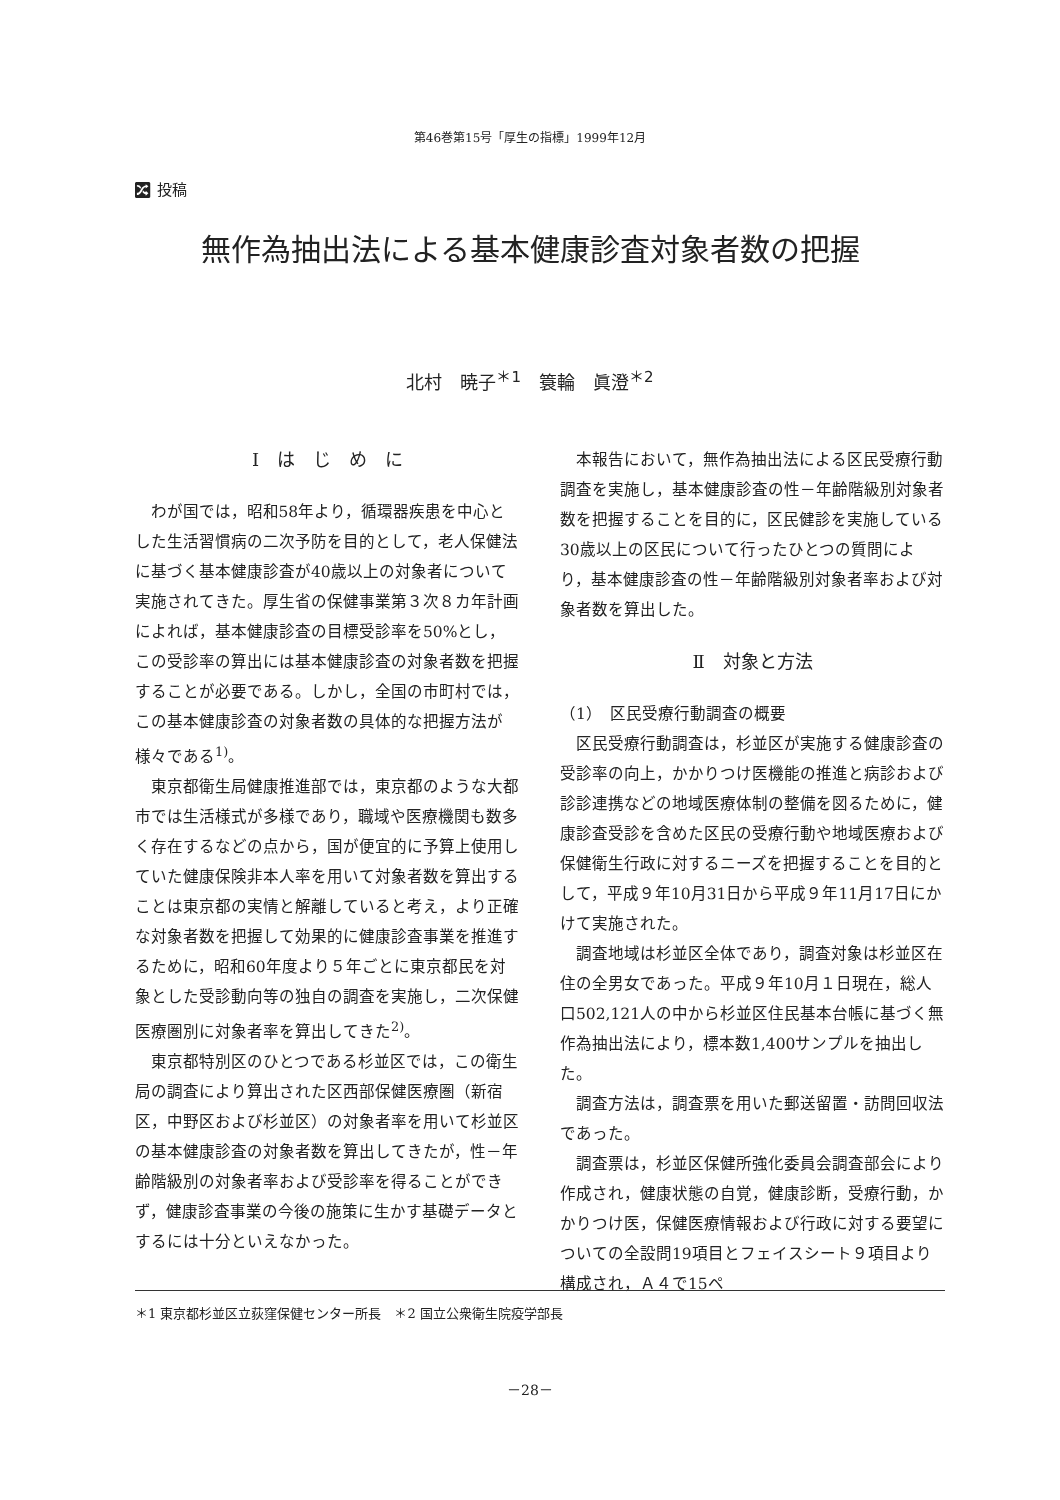第46巻第15号「厚生の指標」1999年12月
🔀︎ 投稿
無作為抽出法による基本健康診査対象者数の把握
北村　暁子<sup>＊1</sup>　簑輪　眞澄<sup>＊2</sup>
Ⅰ　は　じ　め　に
わが国では，昭和58年より，循環器疾患を中心とした生活習慣病の二次予防を目的として，老人保健法に基づく基本健康診査が40歳以上の対象者について実施されてきた。厚生省の保健事業第３次８カ年計画によれば，基本健康診査の目標受診率を50%とし，この受診率の算出には基本健康診査の対象者数を把握することが必要である。しかし，全国の市町村では，この基本健康診査の対象者数の具体的な把握方法が様々である<sup>1)</sup>。
東京都衛生局健康推進部では，東京都のような大都市では生活様式が多様であり，職域や医療機関も数多く存在するなどの点から，国が便宜的に予算上使用していた健康保険非本人率を用いて対象者数を算出することは東京都の実情と解離していると考え，より正確な対象者数を把握して効果的に健康診査事業を推進するために，昭和60年度より５年ごとに東京都民を対象とした受診動向等の独自の調査を実施し，二次保健医療圏別に対象者率を算出してきた<sup>2)</sup>。
東京都特別区のひとつである杉並区では，この衛生局の調査により算出された区西部保健医療圏（新宿区，中野区および杉並区）の対象者率を用いて杉並区の基本健康診査の対象者数を算出してきたが，性－年齢階級別の対象者率および受診率を得ることができず，健康診査事業の今後の施策に生かす基礎データとするには十分といえなかった。
本報告において，無作為抽出法による区民受療行動調査を実施し，基本健康診査の性－年齢階級別対象者数を把握することを目的に，区民健診を実施している30歳以上の区民について行ったひとつの質問により，基本健康診査の性－年齢階級別対象者率および対象者数を算出した。
Ⅱ　対象と方法
（1）　区民受療行動調査の概要
区民受療行動調査は，杉並区が実施する健康診査の受診率の向上，かかりつけ医機能の推進と病診および診診連携などの地域医療体制の整備を図るために，健康診査受診を含めた区民の受療行動や地域医療および保健衛生行政に対するニーズを把握することを目的として，平成９年10月31日から平成９年11月17日にかけて実施された。
調査地域は杉並区全体であり，調査対象は杉並区在住の全男女であった。平成９年10月１日現在，総人口502,121人の中から杉並区住民基本台帳に基づく無作為抽出法により，標本数1,400サンプルを抽出した。
調査方法は，調査票を用いた郵送留置・訪問回収法であった。
調査票は，杉並区保健所強化委員会調査部会により作成され，健康状態の自覚，健康診断，受療行動，かかりつけ医，保健医療情報および行政に対する要望についての全設問19項目とフェイスシート９項目より構成され，Ａ４で15ペ
＊1 東京都杉並区立荻窪保健センター所長　＊2 国立公衆衛生院疫学部長
－28－